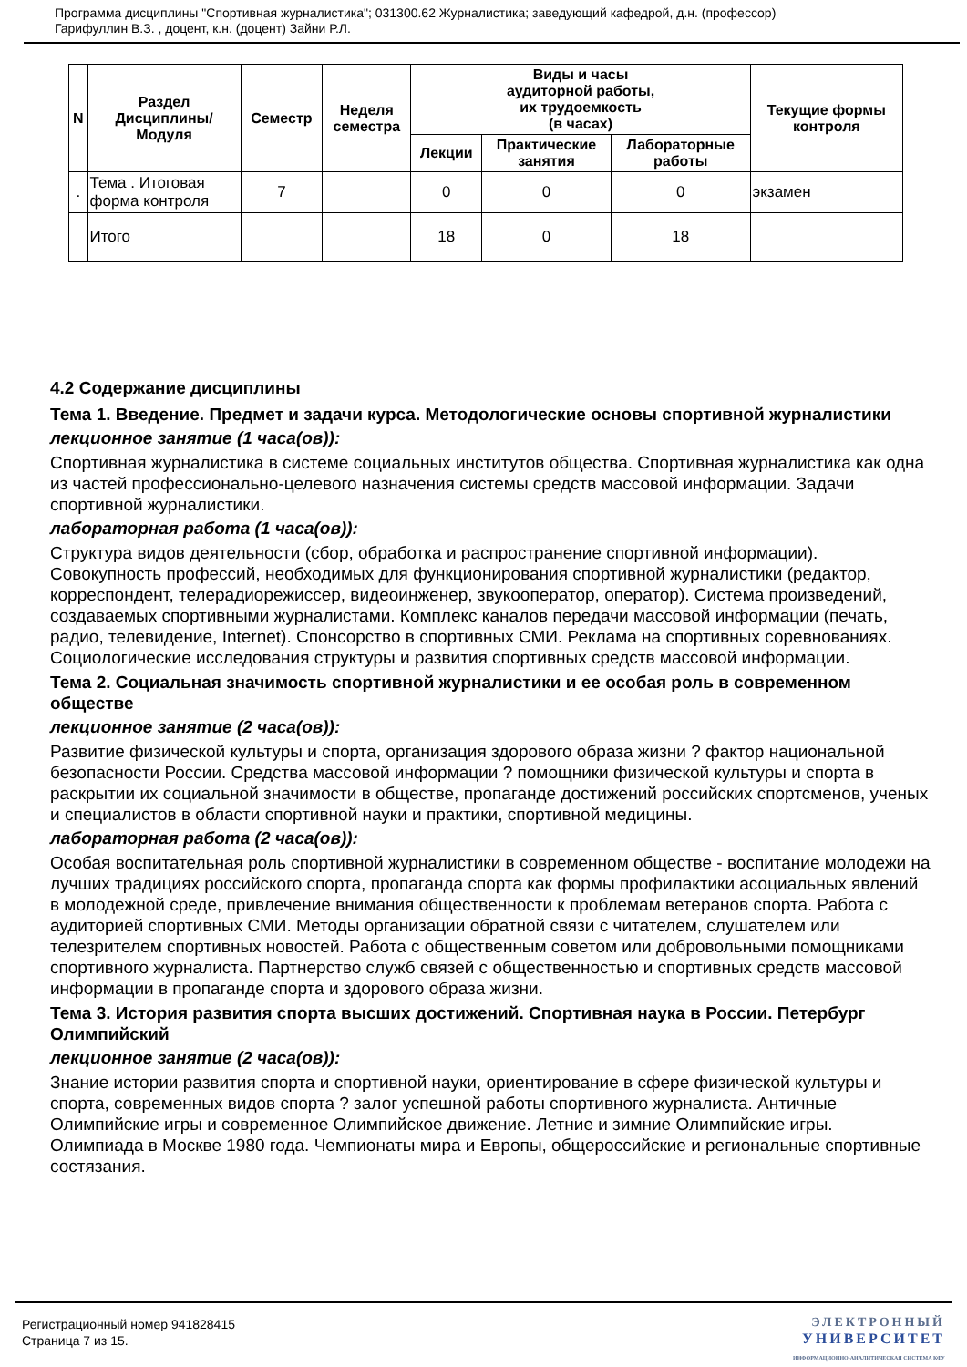Программа дисциплины "Спортивная журналистика"; 031300.62 Журналистика; заведующий кафедрой, д.н. (профессор)
Гарифуллин В.З. , доцент, к.н. (доцент) Зайни Р.Л.
| N | Раздел Дисциплины/ Модуля | Семестр | Неделя семестра | Виды и часы аудиторной работы, их трудоемкость (в часах) | | | Текущие формы контроля |
| --- | --- | --- | --- | --- | --- | --- | --- |
| | | | | Лекции | Практические занятия | Лабораторные работы | |
| . | Тема . Итоговая форма контроля | 7 | | 0 | 0 | 0 | экзамен |
| | Итого | | | 18 | 0 | 18 | |
4.2 Содержание дисциплины
Тема 1. Введение. Предмет и задачи курса. Методологические основы спортивной журналистики
лекционное занятие (1 часа(ов)):
Спортивная журналистика в системе социальных институтов общества. Спортивная журналистика как одна из частей профессионально-целевого назначения системы средств массовой информации. Задачи спортивной журналистики.
лабораторная работа (1 часа(ов)):
Структура видов деятельности (сбор, обработка и распространение спортивной информации). Совокупность профессий, необходимых для функционирования спортивной журналистики (редактор, корреспондент, телерадиорежиссер, видеоинженер, звукооператор, оператор). Система произведений, создаваемых спортивными журналистами. Комплекс каналов передачи массовой информации (печать, радио, телевидение, Internet). Спонсорство в спортивных СМИ. Реклама на спортивных соревнованиях. Социологические исследования структуры и развития спортивных средств массовой информации.
Тема 2. Социальная значимость спортивной журналистики и ее особая роль в современном обществе
лекционное занятие (2 часа(ов)):
Развитие физической культуры и спорта, организация здорового образа жизни ? фактор национальной безопасности России. Средства массовой информации ? помощники физической культуры и спорта в раскрытии их социальной значимости в обществе, пропаганде достижений российских спортсменов, ученых и специалистов в области спортивной науки и практики, спортивной медицины.
лабораторная работа (2 часа(ов)):
Особая воспитательная роль спортивной журналистики в современном обществе - воспитание молодежи на лучших традициях российского спорта, пропаганда спорта как формы профилактики асоциальных явлений в молодежной среде, привлечение внимания общественности к проблемам ветеранов спорта. Работа с аудиторией спортивных СМИ. Методы организации обратной связи с читателем, слушателем или телезрителем спортивных новостей. Работа с общественным советом или добровольными помощниками спортивного журналиста. Партнерство служб связей с общественностью и спортивных средств массовой информации в пропаганде спорта и здорового образа жизни.
Тема 3. История развития спорта высших достижений. Спортивная наука в России. Петербург Олимпийский
лекционное занятие (2 часа(ов)):
Знание истории развития спорта и спортивной науки, ориентирование в сфере физической культуры и спорта, современных видов спорта ? залог успешной работы спортивного журналиста. Античные Олимпийские игры и современное Олимпийское движение. Летние и зимние Олимпийские игры. Олимпиада в Москве 1980 года. Чемпионаты мира и Европы, общероссийские и региональные спортивные состязания.
Регистрационный номер 941828415
Страница 7 из 15.
ЭЛЕКТРОННЫЙ
УНИВЕРСИТЕТ
ИНФОРМАЦИОННО-АНАЛИТИЧЕСКАЯ СИСТЕМА КФУ